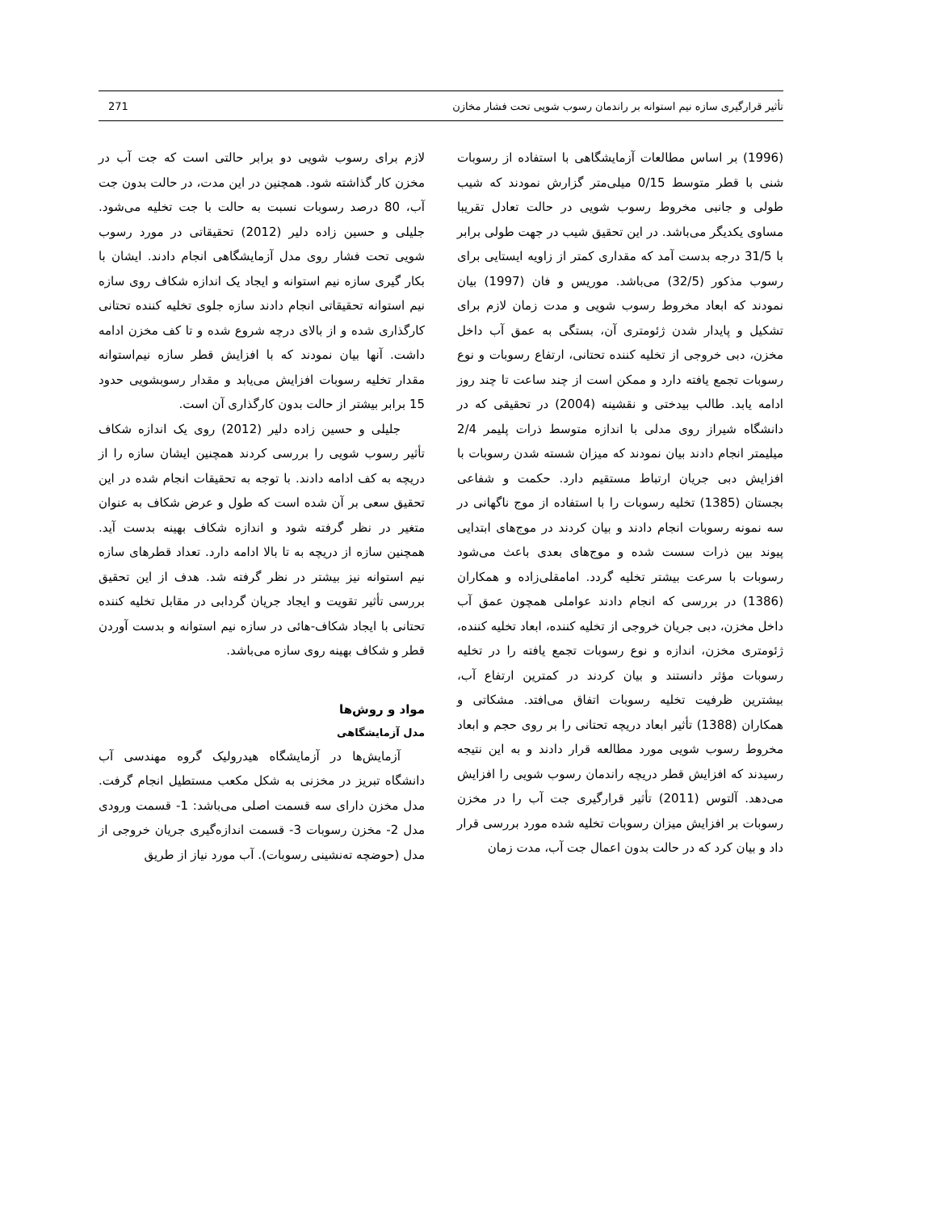تأثیر قرارگیری سازه نیم استوانه بر راندمان رسوب شویی تحت فشار مخازن 271
(1996) بر اساس مطالعات آزمایشگاهی با استفاده از رسوبات شنی با قطر متوسط 0/15 میلی‌متر گزارش نمودند که شیب طولی و جانبی مخروط رسوب شویی در حالت تعادل تقریبا مساوی یکدیگر می‌باشد. در این تحقیق شیب در جهت طولی برابر با 31/5 درجه بدست آمد که مقداری کمتر از زاویه ایستایی برای رسوب مذکور (32/5) می‌باشد. موریس و فان (1997) بیان نمودند که ابعاد مخروط رسوب شویی و مدت زمان لازم برای تشکیل و پایدار شدن ژئومتری آن، بستگی به عمق آب داخل مخزن، دبی خروجی از تخلیه کننده تحتانی، ارتفاع رسوبات و نوع رسوبات تجمع یافته دارد و ممکن است از چند ساعت تا چند روز ادامه یابد. طالب بیدختی و نقشینه (2004) در تحقیقی که در دانشگاه شیراز روی مدلی با اندازه متوسط ذرات پلیمر 2/4 میلیمتر انجام دادند بیان نمودند که میزان شسته شدن رسوبات با افزایش دبی جریان ارتباط مستقیم دارد. حکمت و شفاعی بجستان (1385) تخلیه رسوبات را با استفاده از موج ناگهانی در سه نمونه رسوبات انجام دادند و بیان کردند در موج‌های ابتدایی پیوند بین ذرات سست شده و موج‌های بعدی باعث می‌شود رسوبات با سرعت بیشتر تخلیه گردد. امامقلی‌زاده و همکاران (1386) در بررسی که انجام دادند عواملی همچون عمق آب داخل مخزن، دبی جریان خروجی از تخلیه کننده، ابعاد تخلیه کننده، ژئومتری مخزن، اندازه و نوع رسوبات تجمع یافته را در تخلیه رسوبات مؤثر دانستند و بیان کردند در کمترین ارتفاع آب، بیشترین ظرفیت تخلیه رسوبات اتفاق می‌افتد. مشکاتی و همکاران (1388) تأثیر ابعاد دریچه تحتانی را بر روی حجم و ابعاد مخروط رسوب شویی مورد مطالعه قرار دادند و به این نتیجه رسیدند که افزایش قطر دریچه راندمان رسوب شویی را افزایش می‌دهد. آلتوس (2011) تأثیر قرارگیری جت آب را در مخزن رسوبات بر افزایش میزان رسوبات تخلیه شده مورد بررسی قرار داد و بیان کرد که در حالت بدون اعمال جت آب، مدت زمان
لازم برای رسوب شویی دو برابر حالتی است که جت آب در مخزن کار گذاشته شود. همچنین در این مدت، در حالت بدون جت آب، 80 درصد رسوبات نسبت به حالت با جت تخلیه می‌شود. جلیلی و حسین زاده دلیر (2012) تحقیقاتی در مورد رسوب شویی تحت فشار روی مدل آزمایشگاهی انجام دادند. ایشان با بکار گیری سازه نیم استوانه و ایجاد یک اندازه شکاف روی سازه نیم استوانه تحقیقاتی انجام دادند سازه جلوی تخلیه کننده تحتانی کارگذاری شده و از بالای درچه شروع شده و تا کف مخزن ادامه داشت. آنها بیان نمودند که با افزایش قطر سازه نیم‌استوانه مقدار تخلیه رسوبات افزایش می‌یابد و مقدار رسوبشویی حدود 15 برابر بیشتر از حالت بدون کارگذاری آن است.
جلیلی و حسین زاده دلیر (2012) روی یک اندازه شکاف تأثیر رسوب شویی را بررسی کردند همچنین ایشان سازه را از دریچه به کف ادامه دادند. با توجه به تحقیقات انجام شده در این تحقیق سعی بر آن شده است که طول و عرض شکاف به عنوان متغیر در نظر گرفته شود و اندازه شکاف بهینه بدست آید. همچنین سازه از دریچه به تا بالا ادامه دارد. تعداد قطرهای سازه نیم استوانه نیز بیشتر در نظر گرفته شد. هدف از این تحقیق بررسی تأثیر تقویت و ایجاد جریان گردابی در مقابل تخلیه کننده تحتانی با ایجاد شکاف-هائی در سازه نیم استوانه و بدست آوردن قطر و شکاف بهینه روی سازه می‌باشد.
مواد و روش‌ها
مدل آزمایشگاهی
آزمایش‌ها در آزمایشگاه هیدرولیک گروه مهندسی آب دانشگاه تبریز در مخزنی به شکل مکعب مستطیل انجام گرفت. مدل مخزن دارای سه قسمت اصلی می‌باشد: 1- قسمت ورودی مدل 2- مخزن رسوبات 3- قسمت اندازه‌گیری جریان خروجی از مدل (حوضچه ته‌نشینی رسوبات). آب مورد نیاز از طریق